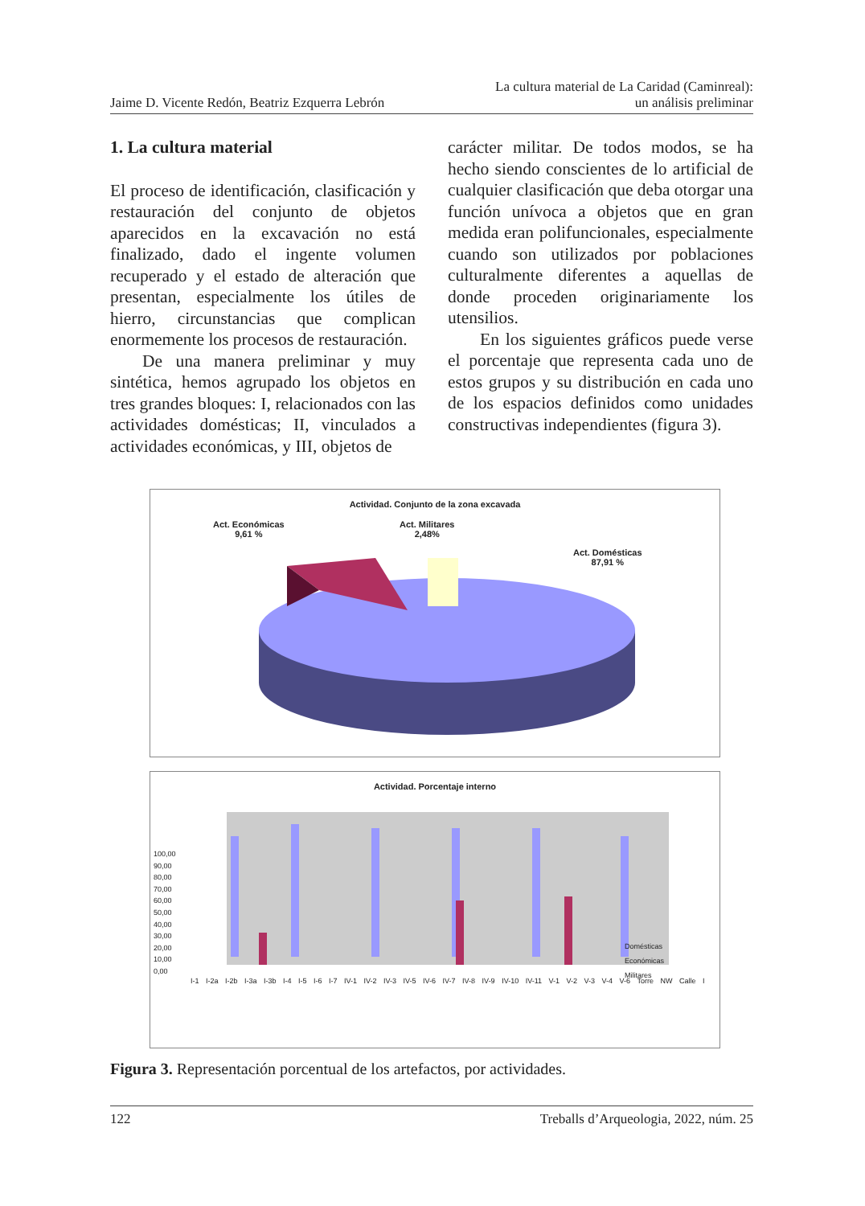Jaime D. Vicente Redón, Beatriz Ezquerra Lebrón La cultura material de La Caridad (Caminreal):
un análisis preliminar
1. La cultura material
El proceso de identificación, clasificación y restauración del conjunto de objetos aparecidos en la excavación no está finalizado, dado el ingente volumen recuperado y el estado de alteración que presentan, especialmente los útiles de hierro, circunstancias que complican enormemente los procesos de restauración.
De una manera preliminar y muy sintética, hemos agrupado los objetos en tres grandes bloques: I, relacionados con las actividades domésticas; II, vinculados a actividades económicas, y III, objetos de
carácter militar. De todos modos, se ha hecho siendo conscientes de lo artificial de cualquier clasificación que deba otorgar una función unívoca a objetos que en gran medida eran polifuncionales, especialmente cuando son utilizados por poblaciones culturalmente diferentes a aquellas de donde proceden originariamente los utensilios.
En los siguientes gráficos puede verse el porcentaje que representa cada uno de estos grupos y su distribución en cada uno de los espacios definidos como unidades constructivas independientes (figura 3).
Actividad. Conjunto de la zona excavada
Act. Económicas
9,61 %
Act. Militares
2,48%
Act. Domésticas
87,91 %
Actividad. Porcentaje interno
100,00
90,00
80,00
70,00
60,00
50,00
40,00
30,00
20,00
10,00
0,00
I-1 I-2a I-2b I-3a I-3b I-4 I-5 I-6 I-7 IV-1 IV-2 IV-3 IV-5 IV-6 IV-7 IV-8 IV-9 IV-10 IV-11 V-1 V-2 V-3 V-4 V-6 Torre NW Calle I
Domésticas
Económicas
Militares
Figura 3. Representación porcentual de los artefactos, por actividades.
122 Treballs d’Arqueologia, 2022, núm. 25